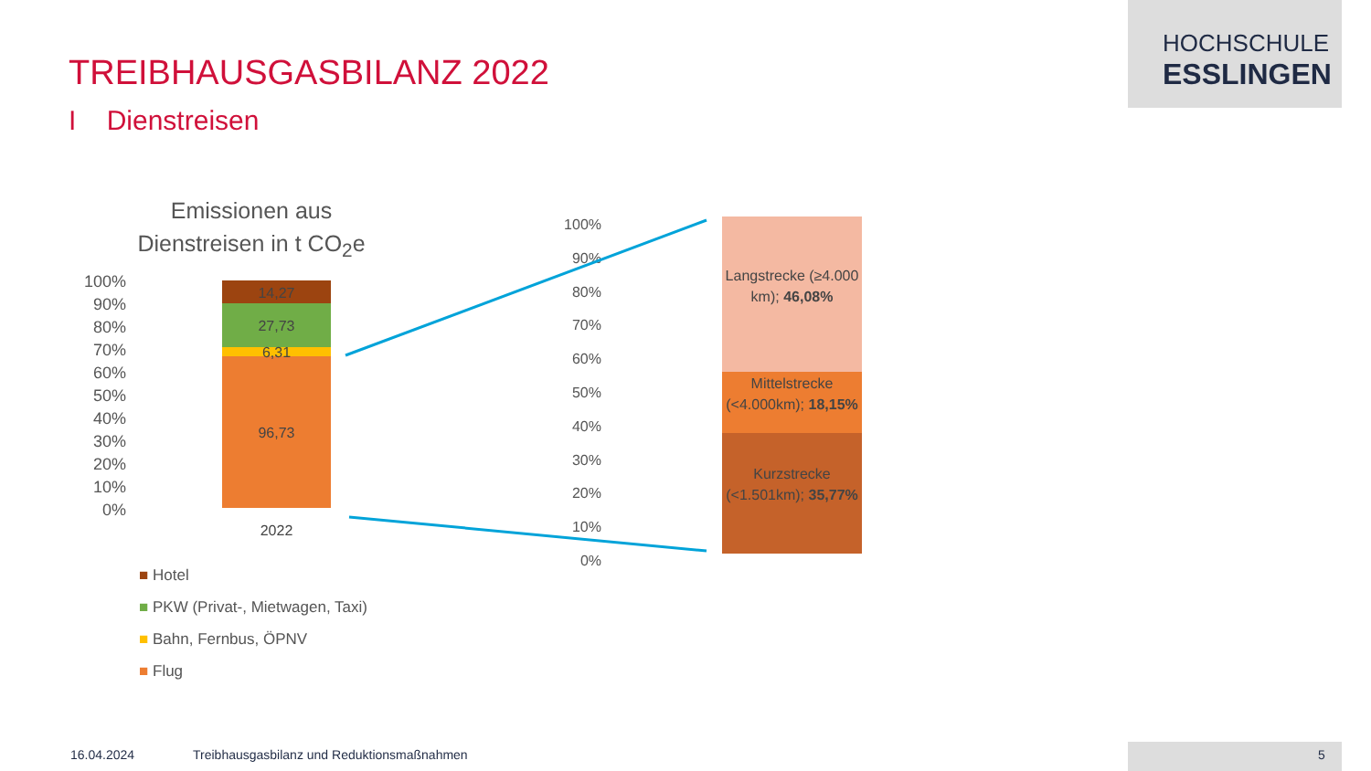HOCHSCHULE
ESSLINGEN
TREIBHAUSGASBILANZ 2022
I Dienstreisen
Emissionen aus Dienstreisen in t CO<sub>2</sub>e
100% 90% 80% 70% 60% 50% 40% 30% 20% 10% 0%
14,27
27,73
6,31
96,73
2022
■ Hotel
■ PKW (Privat-, Mietwagen, Taxi)
■ Bahn, Fernbus, ÖPNV
■ Flug
100% 90% 80% 70% 60% 50% 40% 30% 20% 10% 0%
Langstrecke (≥4.000 km); 46,08%
Mittelstrecke (<4.000km); 18,15%
Kurzstrecke (<1.501km); 35,77%
16.04.2024
Treibhausgasbilanz und Reduktionsmaßnahmen
5